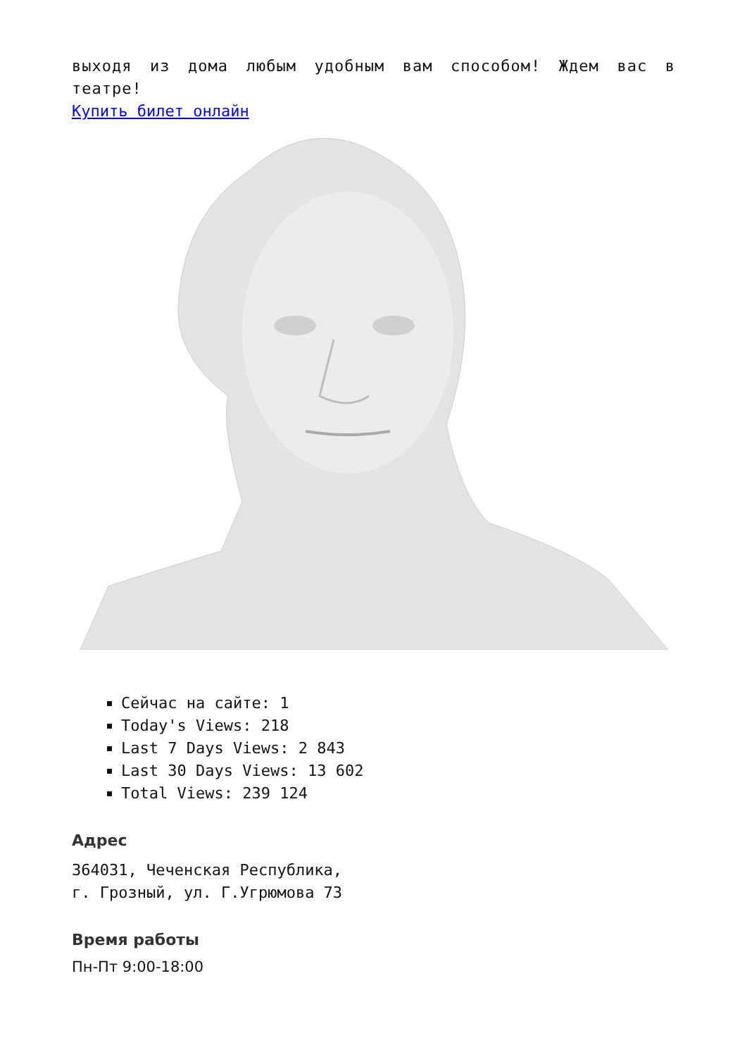выходя из дома любым удобным вам способом! Ждем вас в театре!
Купить билет онлайн
Сейчас на сайте: 1
Today's Views: 218
Last 7 Days Views: 2 843
Last 30 Days Views: 13 602
Total Views: 239 124
Адрес
364031, Чеченская Республика,
г. Грозный, ул. Г.Угрюмова 73
Время работы
Пн-Пт 9:00-18:00